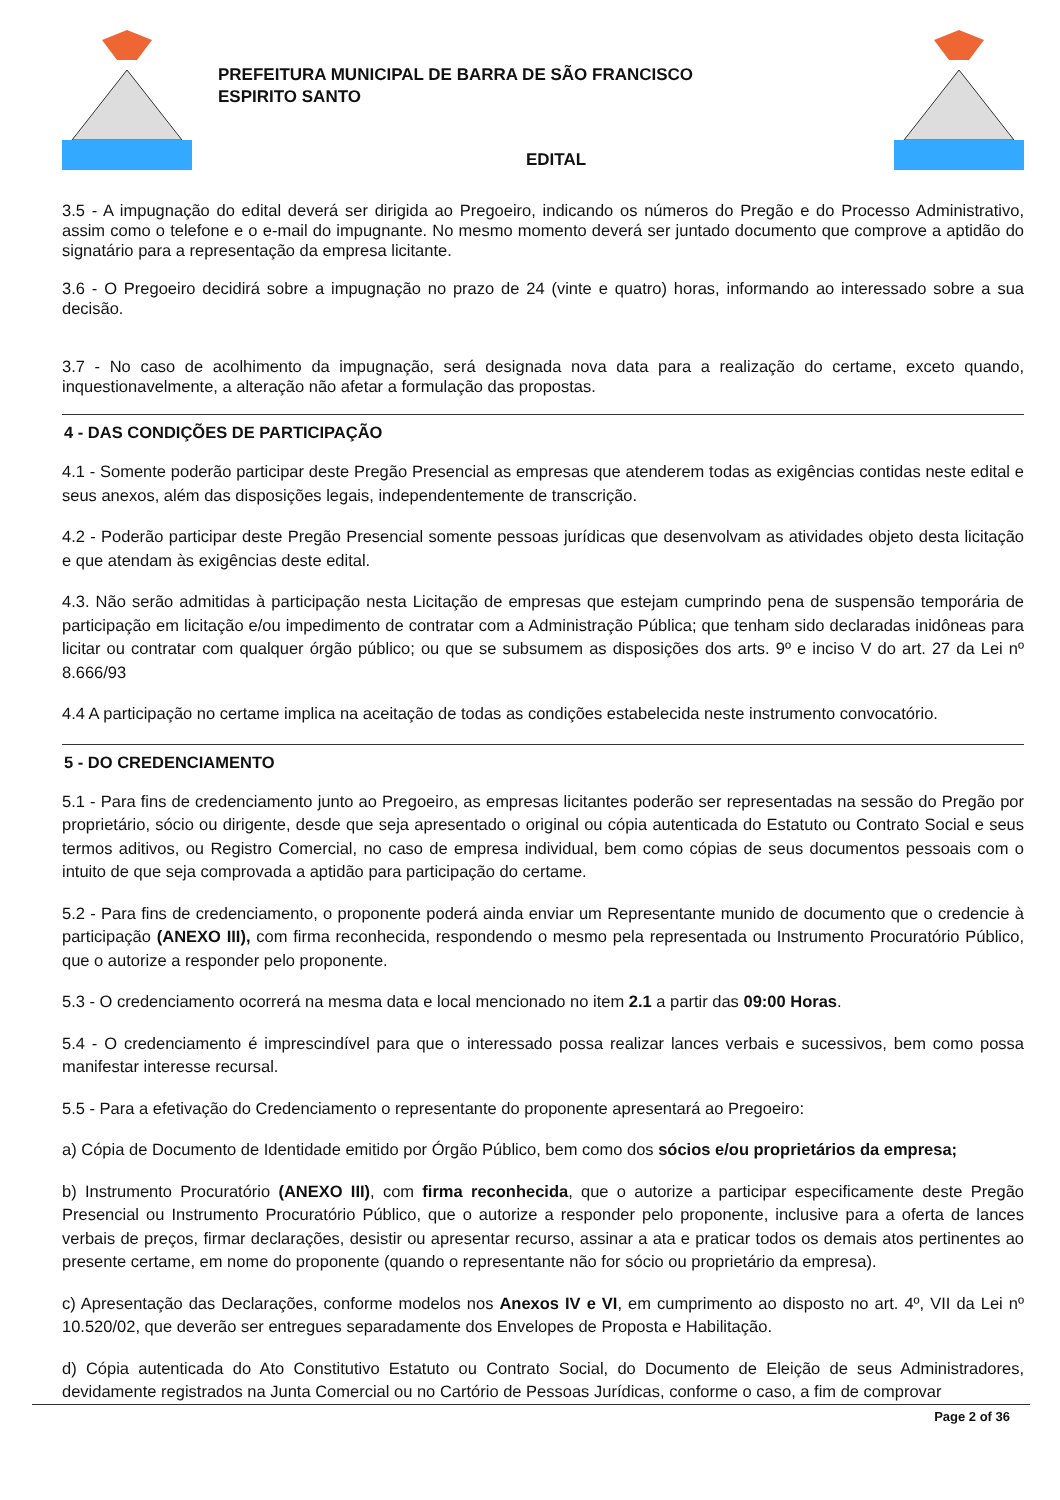PREFEITURA MUNICIPAL DE BARRA DE SÃO FRANCISCO
ESPIRITO SANTO
EDITAL
3.5 - A impugnação do edital deverá ser dirigida ao Pregoeiro, indicando os números do Pregão e do Processo Administrativo, assim como o telefone e o e-mail do impugnante. No mesmo momento deverá ser juntado documento que comprove a aptidão do signatário para a representação da empresa licitante.
3.6 - O Pregoeiro decidirá sobre a impugnação no prazo de 24 (vinte e quatro) horas, informando ao interessado sobre a sua decisão.
3.7 - No caso de acolhimento da impugnação, será designada nova data para a realização do certame, exceto quando, inquestionavelmente, a alteração não afetar a formulação das propostas.
4 - DAS CONDIÇÕES DE PARTICIPAÇÃO
4.1 - Somente poderão participar deste Pregão Presencial as empresas que atenderem todas as exigências contidas neste edital e seus anexos, além das disposições legais, independentemente de transcrição.
4.2 - Poderão participar deste Pregão Presencial somente pessoas jurídicas que desenvolvam as atividades objeto desta licitação e que atendam às exigências deste edital.
4.3. Não serão admitidas à participação nesta Licitação de empresas que estejam cumprindo pena de suspensão temporária de participação em licitação e/ou impedimento de contratar com a Administração Pública; que tenham sido declaradas inidôneas para licitar ou contratar com qualquer órgão público; ou que se subsumem as disposições dos arts. 9º e inciso V do art. 27 da Lei nº 8.666/93
4.4 A participação no certame implica na aceitação de todas as condições estabelecida neste instrumento convocatório.
5 - DO CREDENCIAMENTO
5.1 - Para fins de credenciamento junto ao Pregoeiro, as empresas licitantes poderão ser representadas na sessão do Pregão por proprietário, sócio ou dirigente, desde que seja apresentado o original ou cópia autenticada do Estatuto ou Contrato Social e seus termos aditivos, ou Registro Comercial, no caso de empresa individual, bem como cópias de seus documentos pessoais com o intuito de que seja comprovada a aptidão para participação do certame.
5.2 - Para fins de credenciamento, o proponente poderá ainda enviar um Representante munido de documento que o credencie à participação (ANEXO III), com firma reconhecida, respondendo o mesmo pela representada ou Instrumento Procuratório Público, que o autorize a responder pelo proponente.
5.3 - O credenciamento ocorrerá na mesma data e local mencionado no item 2.1 a partir das 09:00 Horas.
5.4 - O credenciamento é imprescindível para que o interessado possa realizar lances verbais e sucessivos, bem como possa manifestar interesse recursal.
5.5 - Para a efetivação do Credenciamento o representante do proponente apresentará ao Pregoeiro:
a) Cópia de Documento de Identidade emitido por Órgão Público, bem como dos sócios e/ou proprietários da empresa;
b) Instrumento Procuratório (ANEXO III), com firma reconhecida, que o autorize a participar especificamente deste Pregão Presencial ou Instrumento Procuratório Público, que o autorize a responder pelo proponente, inclusive para a oferta de lances verbais de preços, firmar declarações, desistir ou apresentar recurso, assinar a ata e praticar todos os demais atos pertinentes ao presente certame, em nome do proponente (quando o representante não for sócio ou proprietário da empresa).
c) Apresentação das Declarações, conforme modelos nos Anexos IV e VI, em cumprimento ao disposto no art. 4º, VII da Lei nº 10.520/02, que deverão ser entregues separadamente dos Envelopes de Proposta e Habilitação.
d) Cópia autenticada do Ato Constitutivo Estatuto ou Contrato Social, do Documento de Eleição de seus Administradores, devidamente registrados na Junta Comercial ou no Cartório de Pessoas Jurídicas, conforme o caso, a fim de comprovar
Page 2 of 36